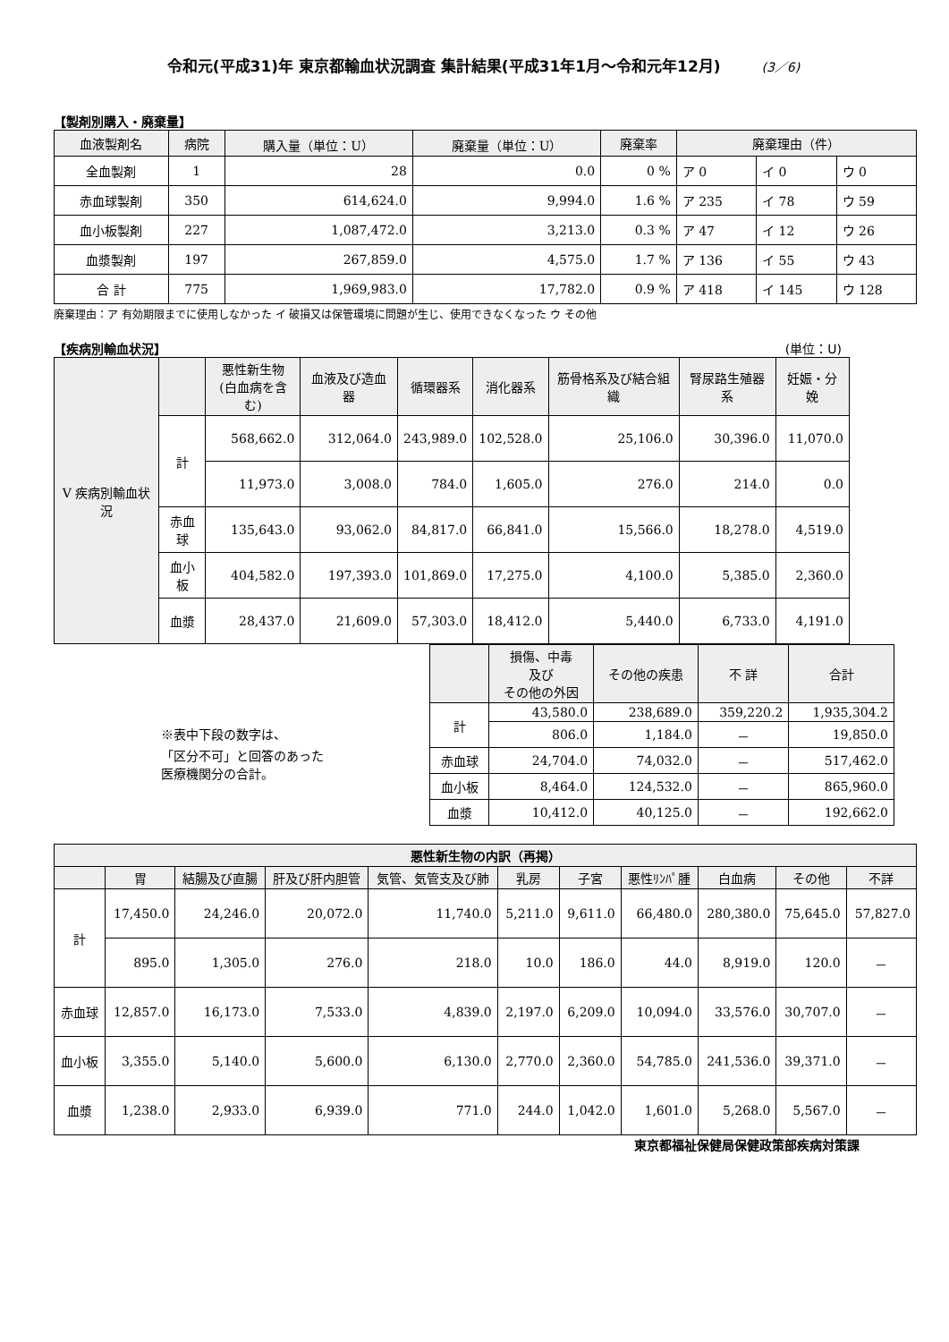令和元(平成31)年 東京都輸血状況調査 集計結果(平成31年1月～令和元年12月) (3／6)
【製剤別購入・廃棄量】
| 血液製剤名 | 病院 | 購入量（単位：U） | 廃棄量（単位：U） | 廃棄率 | 廃棄理由（件） | | |
| --- | --- | --- | --- | --- | --- | --- | --- |
| 全血製剤 | 1 | 28 | 0.0 | 0 % | ア 0 | イ 0 | ウ 0 |
| 赤血球製剤 | 350 | 614,624.0 | 9,994.0 | 1.6 % | ア 235 | イ 78 | ウ 59 |
| 血小板製剤 | 227 | 1,087,472.0 | 3,213.0 | 0.3 % | ア 47 | イ 12 | ウ 26 |
| 血漿製剤 | 197 | 267,859.0 | 4,575.0 | 1.7 % | ア 136 | イ 55 | ウ 43 |
| 合 計 | 775 | 1,969,983.0 | 17,782.0 | 0.9 % | ア 418 | イ 145 | ウ 128 |
廃棄理由：ア 有効期限までに使用しなかった イ 破損又は保管環境に問題が生じ、使用できなくなった ウ その他
【疾病別輸血状況】 (単位：U)
| V 疾病別輸血状況 | | 悪性新生物 (白血病を含む) | 血液及び造血器 | 循環器系 | 消化器系 | 筋骨格系及び結合組織 | 腎尿路生殖器系 | 妊娠・分娩 |
| --- | --- | --- | --- | --- | --- | --- | --- | --- |
| | 計 | 568,662.0 | 312,064.0 | 243,989.0 | 102,528.0 | 25,106.0 | 30,396.0 | 11,070.0 |
| | | 11,973.0 | 3,008.0 | 784.0 | 1,605.0 | 276.0 | 214.0 | 0.0 |
| | 赤血球 | 135,643.0 | 93,062.0 | 84,817.0 | 66,841.0 | 15,566.0 | 18,278.0 | 4,519.0 |
| | 血小板 | 404,582.0 | 197,393.0 | 101,869.0 | 17,275.0 | 4,100.0 | 5,385.0 | 2,360.0 |
| | 血漿 | 28,437.0 | 21,609.0 | 57,303.0 | 18,412.0 | 5,440.0 | 6,733.0 | 4,191.0 |
※表中下段の数字は、
「区分不可」と回答のあった
医療機関分の合計。
| | 損傷、中毒 及び その他の外因 | その他の疾患 | 不 詳 | 合計 |
| --- | --- | --- | --- | --- |
| 計 | 43,580.0 | 238,689.0 | 359,220.2 | 1,935,304.2 |
| | 806.0 | 1,184.0 | － | 19,850.0 |
| 赤血球 | 24,704.0 | 74,032.0 | － | 517,462.0 |
| 血小板 | 8,464.0 | 124,532.0 | － | 865,960.0 |
| 血漿 | 10,412.0 | 40,125.0 | － | 192,662.0 |
| 悪性新生物の内訳（再掲） | | | | | | | | | | |
| --- | --- | --- | --- | --- | --- | --- | --- | --- | --- | --- |
| | 胃 | 結腸及び直腸 | 肝及び肝内胆管 | 気管、気管支及び肺 | 乳房 | 子宮 | 悪性ﾘﾝﾊﾟ腫 | 白血病 | その他 | 不詳 |
| 計 | 17,450.0 | 24,246.0 | 20,072.0 | 11,740.0 | 5,211.0 | 9,611.0 | 66,480.0 | 280,380.0 | 75,645.0 | 57,827.0 |
| | 895.0 | 1,305.0 | 276.0 | 218.0 | 10.0 | 186.0 | 44.0 | 8,919.0 | 120.0 | － |
| 赤血球 | 12,857.0 | 16,173.0 | 7,533.0 | 4,839.0 | 2,197.0 | 6,209.0 | 10,094.0 | 33,576.0 | 30,707.0 | － |
| 血小板 | 3,355.0 | 5,140.0 | 5,600.0 | 6,130.0 | 2,770.0 | 2,360.0 | 54,785.0 | 241,536.0 | 39,371.0 | － |
| 血漿 | 1,238.0 | 2,933.0 | 6,939.0 | 771.0 | 244.0 | 1,042.0 | 1,601.0 | 5,268.0 | 5,567.0 | － |
東京都福祉保健局保健政策部疾病対策課